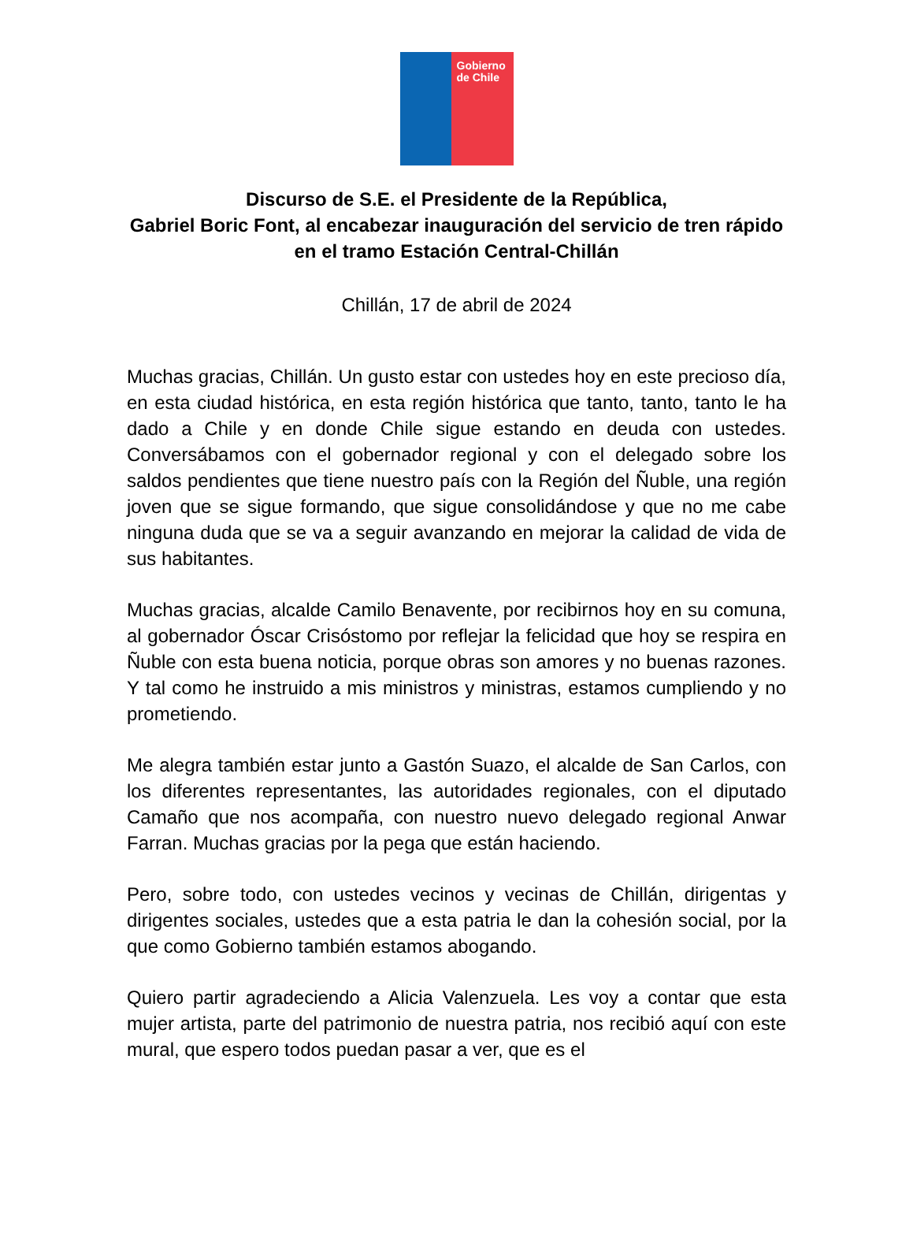Gobierno de Chile
Discurso de S.E. el Presidente de la República,
Gabriel Boric Font, al encabezar inauguración del servicio de tren rápido en el tramo Estación Central-Chillán
Chillán, 17 de abril de 2024
Muchas gracias, Chillán. Un gusto estar con ustedes hoy en este precioso día, en esta ciudad histórica, en esta región histórica que tanto, tanto, tanto le ha dado a Chile y en donde Chile sigue estando en deuda con ustedes. Conversábamos con el gobernador regional y con el delegado sobre los saldos pendientes que tiene nuestro país con la Región del Ñuble, una región joven que se sigue formando, que sigue consolidándose y que no me cabe ninguna duda que se va a seguir avanzando en mejorar la calidad de vida de sus habitantes.
Muchas gracias, alcalde Camilo Benavente, por recibirnos hoy en su comuna, al gobernador Óscar Crisóstomo por reflejar la felicidad que hoy se respira en Ñuble con esta buena noticia, porque obras son amores y no buenas razones. Y tal como he instruido a mis ministros y ministras, estamos cumpliendo y no prometiendo.
Me alegra también estar junto a Gastón Suazo, el alcalde de San Carlos, con los diferentes representantes, las autoridades regionales, con el diputado Camaño que nos acompaña, con nuestro nuevo delegado regional Anwar Farran. Muchas gracias por la pega que están haciendo.
Pero, sobre todo, con ustedes vecinos y vecinas de Chillán, dirigentas y dirigentes sociales, ustedes que a esta patria le dan la cohesión social, por la que como Gobierno también estamos abogando.
Quiero partir agradeciendo a Alicia Valenzuela. Les voy a contar que esta mujer artista, parte del patrimonio de nuestra patria, nos recibió aquí con este mural, que espero todos puedan pasar a ver, que es el